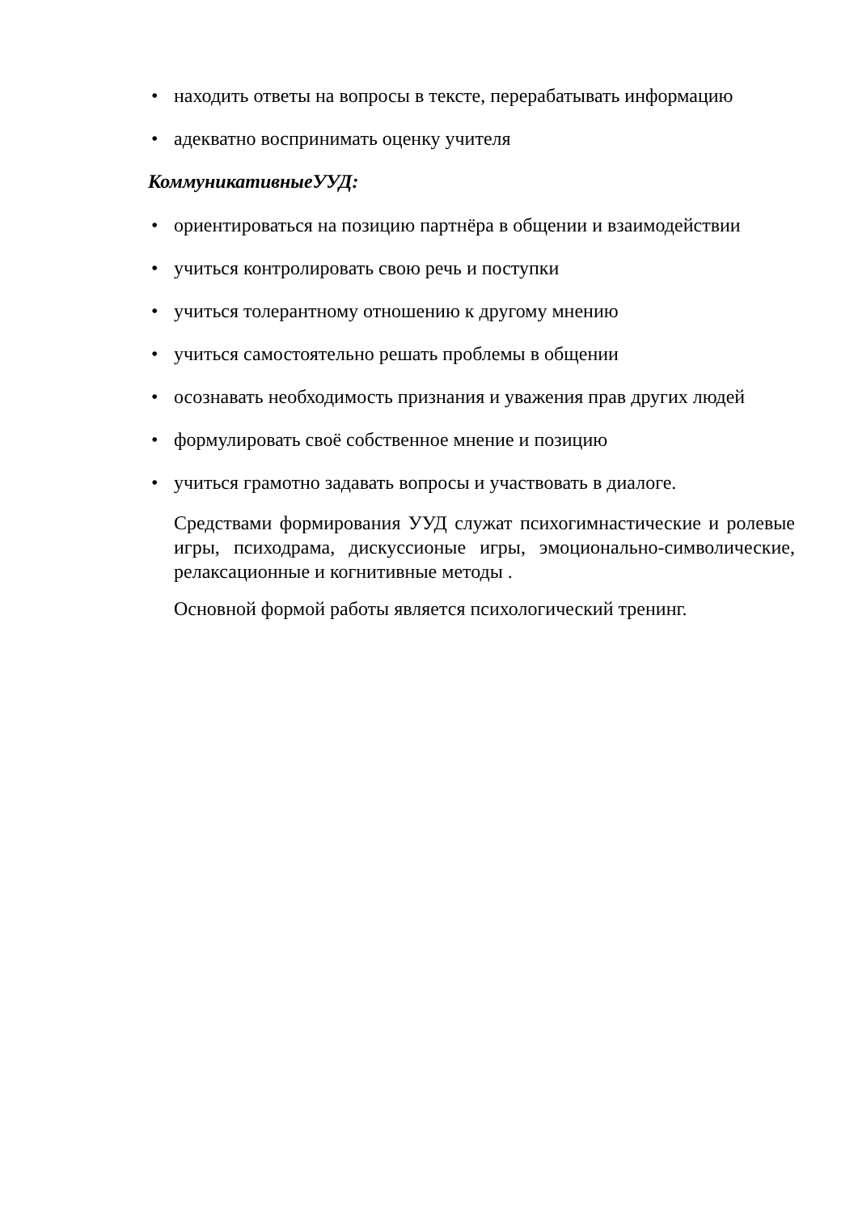• находить ответы на вопросы в тексте, перерабатывать информацию
• адекватно воспринимать оценку учителя
КоммуникативныеУУД:
• ориентироваться на позицию партнёра в общении и взаимодействии
• учиться контролировать свою речь и поступки
• учиться толерантному отношению к другому мнению
• учиться самостоятельно решать проблемы в общении
• осознавать необходимость признания и уважения прав других людей
• формулировать своё собственное мнение и позицию
• учиться грамотно задавать вопросы и участвовать в диалоге.
Средствами формирования УУД служат психогимнастические и ролевые игры, психодрама, дискуссионые игры, эмоционально-символические, релаксационные и когнитивные методы .
Основной формой работы является психологический тренинг.